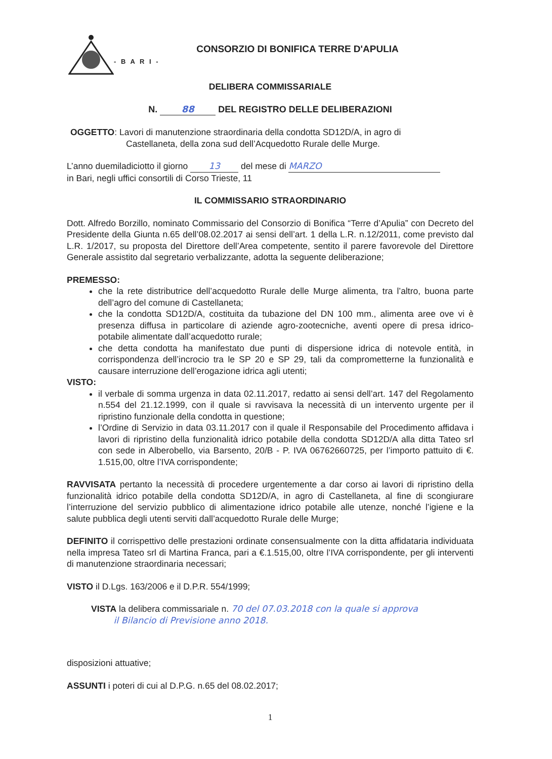CONSORZIO DI BONIFICA TERRE D'APULIA
- B A R I -
DELIBERA COMMISSARIALE
N. 88 DEL REGISTRO DELLE DELIBERAZIONI
OGGETTO: Lavori di manutenzione straordinaria della condotta SD12D/A, in agro di
Castellaneta, della zona sud dell’Acquedotto Rurale delle Murge.
L’anno duemiladiciotto il giorno 13 del mese di MARZO
in Bari, negli uffici consortili di Corso Trieste, 11
IL COMMISSARIO STRAORDINARIO
Dott. Alfredo Borzillo, nominato Commissario del Consorzio di Bonifica “Terre d’Apulia” con Decreto del Presidente della Giunta n.65 dell’08.02.2017 ai sensi dell’art. 1 della L.R. n.12/2011, come previsto dal L.R. 1/2017, su proposta del Direttore dell’Area competente, sentito il parere favorevole del Direttore Generale assistito dal segretario verbalizzante, adotta la seguente deliberazione;
PREMESSO:
che la rete distributrice dell’acquedotto Rurale delle Murge alimenta, tra l’altro, buona parte dell’agro del comune di Castellaneta;
che la condotta SD12D/A, costituita da tubazione del DN 100 mm., alimenta aree ove vi è presenza diffusa in particolare di aziende agro-zootecniche, aventi opere di presa idrico-potabile alimentate dall’acquedotto rurale;
che detta condotta ha manifestato due punti di dispersione idrica di notevole entità, in corrispondenza dell’incrocio tra le SP 20 e SP 29, tali da comprometterne la funzionalità e causare interruzione dell’erogazione idrica agli utenti;
VISTO:
il verbale di somma urgenza in data 02.11.2017, redatto ai sensi dell’art. 147 del Regolamento n.554 del 21.12.1999, con il quale si ravvisava la necessità di un intervento urgente per il ripristino funzionale della condotta in questione;
l’Ordine di Servizio in data 03.11.2017 con il quale il Responsabile del Procedimento affidava i lavori di ripristino della funzionalità idrico potabile della condotta SD12D/A alla ditta Tateo srl con sede in Alberobello, via Barsento, 20/B - P. IVA 06762660725, per l’importo pattuito di €. 1.515,00, oltre l’IVA corrispondente;
RAVVISATA pertanto la necessità di procedere urgentemente a dar corso ai lavori di ripristino della funzionalità idrico potabile della condotta SD12D/A, in agro di Castellaneta, al fine di scongiurare l’interruzione del servizio pubblico di alimentazione idrico potabile alle utenze, nonché l’igiene e la salute pubblica degli utenti serviti dall’acquedotto Rurale delle Murge;
DEFINITO il corrispettivo delle prestazioni ordinate consensualmente con la ditta affidataria individuata nella impresa Tateo srl di Martina Franca, pari a €.1.515,00, oltre l’IVA corrispondente, per gli interventi di manutenzione straordinaria necessari;
VISTO il D.Lgs. 163/2006 e il D.P.R. 554/1999;
VISTA la delibera commissariale n. 70 del 07.03.2018 con la quale si approva
il Bilancio di Previsione anno 2018.
disposizioni attuative;
ASSUNTI i poteri di cui al D.P.G. n.65 del 08.02.2017;
1